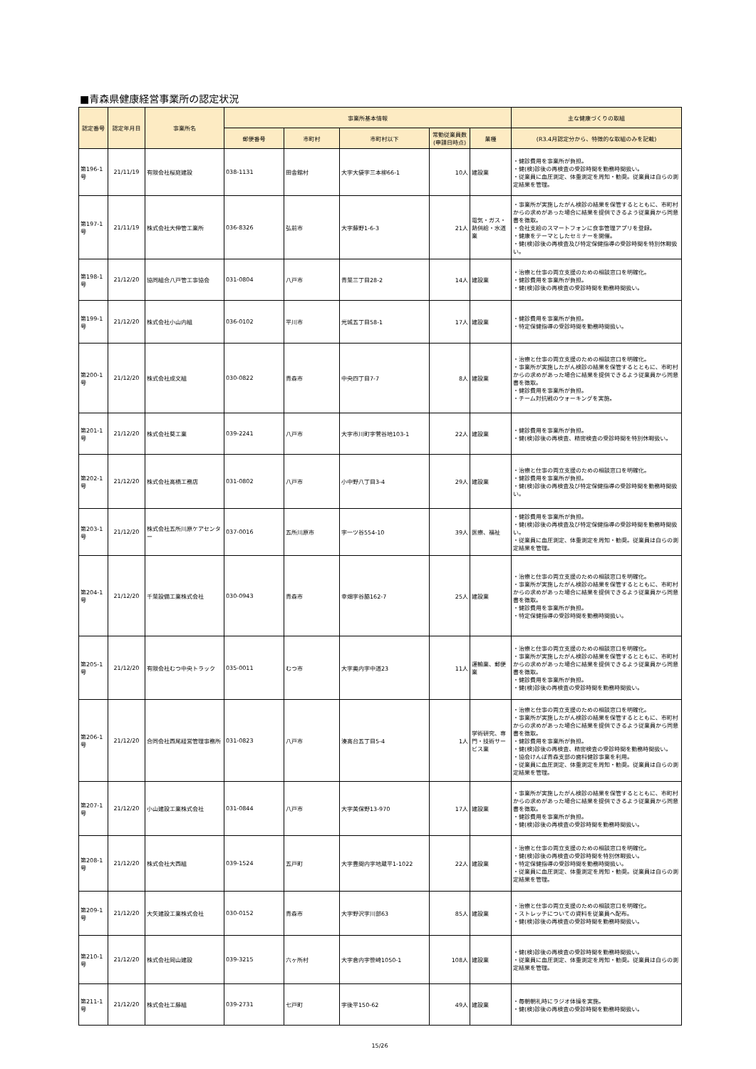■青森県健康経営事業所の認定状況
| 認定番号 | 認定年月日 | 事業所名 | 事業所基本情報 | | | | | 主な健康づくりの取組 |
| --- | --- | --- | --- | --- | --- | --- | --- | --- |
| | | | 郵便番号 | 市町村 | 市町村以下 | 常勤従業員数 (申請日時点) | 業種 | (R3.4月認定分から、特徴的な取組のみを記載) |
| 第196-1号 | 21/11/19 | 有限会社桜庭建設 | 038-1131 | 田舎館村 | 大字大袋字三本柳66-1 | 10人 | 建設業 | ・健診費用を事業所が負担。 ・健(検)診後の再検査の受診時間を勤務時間扱い。 ・従業員に血圧測定、体重測定を周知・勧奨。従業員は自らの測定結果を管理。 |
| 第197-1号 | 21/11/19 | 株式会社大伸管工業所 | 036-8326 | 弘前市 | 大字藤野1-6-3 | 21人 | 電気・ガス・熱供給・水道業 | ・事業所が実施したがん検診の結果を保管するとともに、市町村からの求めがあった場合に結果を提供できるよう従業員から同意書を徴取。 ・会社支給のスマートフォンに食事管理アプリを登録。 ・健康をテーマとしたセミナーを開催。 ・健(検)診後の再検査及び特定保健指導の受診時間を特別休暇扱い。 |
| 第198-1号 | 21/12/20 | 協同組合八戸管工事協会 | 031-0804 | 八戸市 | 青葉三丁目28-2 | 14人 | 建設業 | ・治療と仕事の両立支援のための相談窓口を明確化。 ・健診費用を事業所が負担。 ・健(検)診後の再検査の受診時間を勤務時間扱い。 |
| 第199-1号 | 21/12/20 | 株式会社小山内組 | 036-0102 | 平川市 | 光城五丁目58-1 | 17人 | 建設業 | ・健診費用を事業所が負担。 ・特定保健指導の受診時間を勤務時間扱い。 |
| 第200-1号 | 21/12/20 | 株式会社成文組 | 030-0822 | 青森市 | 中央四丁目7-7 | 8人 | 建設業 | ・治療と仕事の両立支援のための相談窓口を明確化。 ・事業所が実施したがん検診の結果を保管するとともに、市町村からの求めがあった場合に結果を提供できるよう従業員から同意書を徴取。 ・健診費用を事業所が負担。 ・チーム対抗戦のウォーキングを実施。 |
| 第201-1号 | 21/12/20 | 株式会社葵工業 | 039-2241 | 八戸市 | 大字市川町字菅谷地103-1 | 22人 | 建設業 | ・健診費用を事業所が負担。 ・健(検)診後の再検査、精密検査の受診時間を特別休暇扱い。 |
| 第202-1号 | 21/12/20 | 株式会社高橋工務店 | 031-0802 | 八戸市 | 小中野八丁目3-4 | 29人 | 建設業 | ・治療と仕事の両立支援のための相談窓口を明確化。 ・健診費用を事業所が負担。 ・健(検)診後の再検査及び特定保健指導の受診時間を勤務時間扱い。 |
| 第203-1号 | 21/12/20 | 株式会社五所川原ケアセンター | 037-0016 | 五所川原市 | 字一ツ谷554-10 | 39人 | 医療、福祉 | ・健診費用を事業所が負担。 ・健(検)診後の再検査及び特定保健指導の受診時間を勤務時間扱い。 ・従業員に血圧測定、体重測定を周知・勧奨。従業員は自らの測定結果を管理。 |
| 第204-1号 | 21/12/20 | 千葉設備工業株式会社 | 030-0943 | 青森市 | 幸畑字谷脇162-7 | 25人 | 建設業 | ・治療と仕事の両立支援のための相談窓口を明確化。 ・事業所が実施したがん検診の結果を保管するとともに、市町村からの求めがあった場合に結果を提供できるよう従業員から同意書を徴取。 ・健診費用を事業所が負担。 ・特定保健指導の受診時間を勤務時間扱い。 |
| 第205-1号 | 21/12/20 | 有限会社むつ中央トラック | 035-0011 | むつ市 | 大字奥内字中道23 | 11人 | 運輸業、郵便業 | ・治療と仕事の両立支援のための相談窓口を明確化。 ・事業所が実施したがん検診の結果を保管するとともに、市町村からの求めがあった場合に結果を提供できるよう従業員から同意書を徴取。 ・健診費用を事業所が負担。 ・健(検)診後の再検査の受診時間を勤務時間扱い。 |
| 第206-1号 | 21/12/20 | 合同会社西尾経営管理事務所 | 031-0823 | 八戸市 | 湊高台五丁目5-4 | 1人 | 学術研究、専門・技術サービス業 | ・治療と仕事の両立支援のための相談窓口を明確化。 ・事業所が実施したがん検診の結果を保管するとともに、市町村からの求めがあった場合に結果を提供できるよう従業員から同意書を徴取。 ・健診費用を事業所が負担。 ・健(検)診後の再検査、精密検査の受診時間を勤務時間扱い。 ・協会けんぽ青森支部の歯科健診事業を利用。 ・従業員に血圧測定、体重測定を周知・勧奨。従業員は自らの測定結果を管理。 |
| 第207-1号 | 21/12/20 | 小山建設工業株式会社 | 031-0844 | 八戸市 | 大字美保野13-970 | 17人 | 建設業 | ・事業所が実施したがん検診の結果を保管するとともに、市町村からの求めがあった場合に結果を提供できるよう従業員から同意書を徴取。 ・健診費用を事業所が負担。 ・健(検)診後の再検査の受診時間を勤務時間扱い。 |
| 第208-1号 | 21/12/20 | 株式会社大西組 | 039-1524 | 五戸町 | 大字豊間内字地蔵平1-1022 | 22人 | 建設業 | ・治療と仕事の両立支援のための相談窓口を明確化。 ・健(検)診後の再検査の受診時間を特別休暇扱い。 ・特定保健指導の受診時間を勤務時間扱い。 ・従業員に血圧測定、体重測定を周知・勧奨。従業員は自らの測定結果を管理。 |
| 第209-1号 | 21/12/20 | 大矢建設工業株式会社 | 030-0152 | 青森市 | 大字野沢字川部63 | 85人 | 建設業 | ・治療と仕事の両立支援のための相談窓口を明確化。 ・ストレッチについての資料を従業員へ配布。 ・健(検)診後の再検査の受診時間を勤務時間扱い。 |
| 第210-1号 | 21/12/20 | 株式会社岡山建設 | 039-3215 | 六ヶ所村 | 大字倉内字笹崎1050-1 | 108人 | 建設業 | ・健(検)診後の再検査の受診時間を勤務時間扱い。 ・従業員に血圧測定、体重測定を周知・勧奨。従業員は自らの測定結果を管理。 |
| 第211-1号 | 21/12/20 | 株式会社工藤組 | 039-2731 | 七戸町 | 字後平150-62 | 49人 | 建設業 | ・毎朝朝礼時にラジオ体操を実施。 ・健(検)診後の再検査の受診時間を勤務時間扱い。 |
15/26